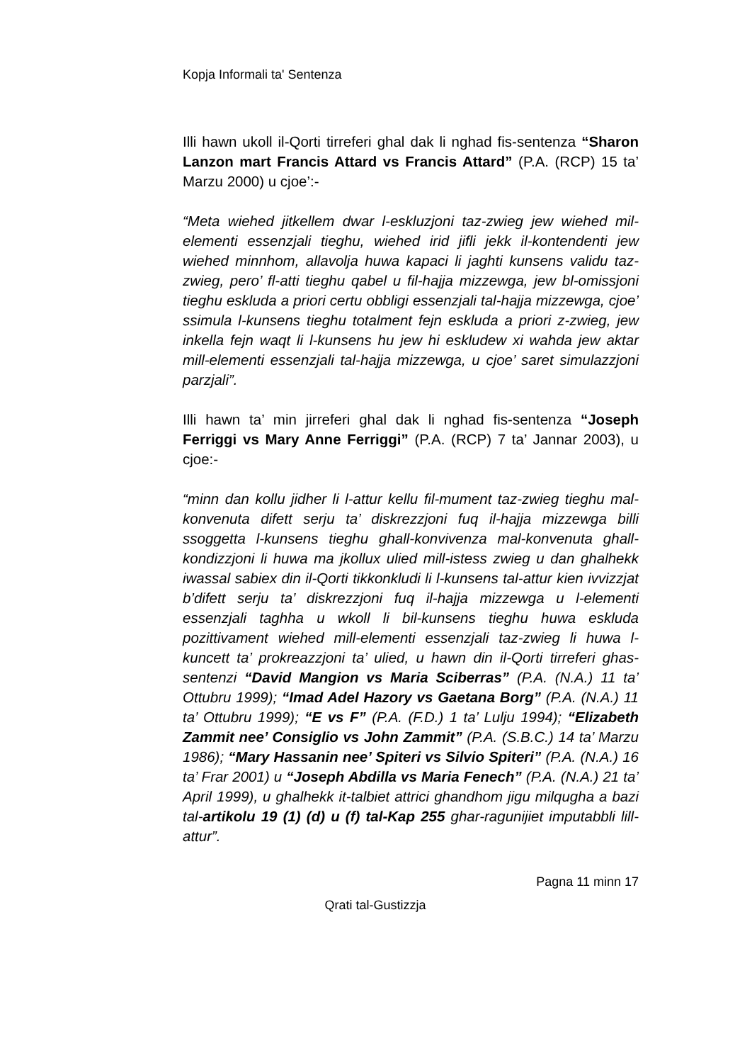Kopja Informali ta' Sentenza
Illi hawn ukoll il-Qorti tirreferi ghal dak li nghad fis-sentenza “Sharon Lanzon mart Francis Attard vs Francis Attard” (P.A. (RCP) 15 ta’ Marzu 2000) u cjoe’:-
“Meta wiehed jitkellem dwar l-eskluzjoni taz-zwieg jew wiehed mil-elementi essenzjali tieghu, wiehed irid jifli jekk il-kontendenti jew wiehed minnhom, allavolja huwa kapaci li jaghti kunsens validu taz-zwieg, pero’ fl-atti tieghu qabel u fil-hajja mizzewga, jew bl-omissjoni tieghu eskluda a priori certu obbligi essenzjali tal-hajja mizzewga, cjoe’ ssimula l-kunsens tieghu totalment fejn eskluda a priori z-zwieg, jew inkella fejn waqt li l-kunsens hu jew hi eskludew xi wahda jew aktar mill-elementi essenzjali tal-hajja mizzewga, u cjoe’ saret simulazzjoni parzjali”.
Illi hawn ta’ min jirreferi ghal dak li nghad fis-sentenza “Joseph Ferriggi vs Mary Anne Ferriggi” (P.A. (RCP) 7 ta’ Jannar 2003), u cjoe:-
“minn dan kollu jidher li l-attur kellu fil-mument taz-zwieg tieghu mal-konvenuta difett serju ta’ diskrezzjoni fuq il-hajja mizzewga billi ssoggetta l-kunsens tieghu ghall-konvivenza mal-konvenuta ghall-kondizzjoni li huwa ma jkollux ulied mill-istess zwieg u dan ghalhekk iwassal sabiex din il-Qorti tikkonkludi li l-kunsens tal-attur kien ivvizzjat b’difett serju ta’ diskrezzjoni fuq il-hajja mizzewga u l-elementi essenzjali taghha u wkoll li bil-kunsens tieghu huwa eskluda pozittivament wiehed mill-elementi essenzjali taz-zwieg li huwa l-kuncett ta’ prokreazzjoni ta’ ulied, u hawn din il-Qorti tirreferi ghas-sentenzi “David Mangion vs Maria Sciberras” (P.A. (N.A.) 11 ta’ Ottubru 1999); “Imad Adel Hazory vs Gaetana Borg” (P.A. (N.A.) 11 ta’ Ottubru 1999); “E vs F” (P.A. (F.D.) 1 ta’ Lulju 1994); “Elizabeth Zammit nee’ Consiglio vs John Zammit” (P.A. (S.B.C.) 14 ta’ Marzu 1986); “Mary Hassanin nee’ Spiteri vs Silvio Spiteri” (P.A. (N.A.) 16 ta’ Frar 2001) u “Joseph Abdilla vs Maria Fenech” (P.A. (N.A.) 21 ta’ April 1999), u ghalhekk it-talbiet attrici ghandhom jigu milqugha a bazi tal-artikolu 19 (1) (d) u (f) tal-Kap 255 ghar-ragunijiet imputabbli lill-attur”.
Pagna 11 minn 17
Qrati tal-Gustizzja